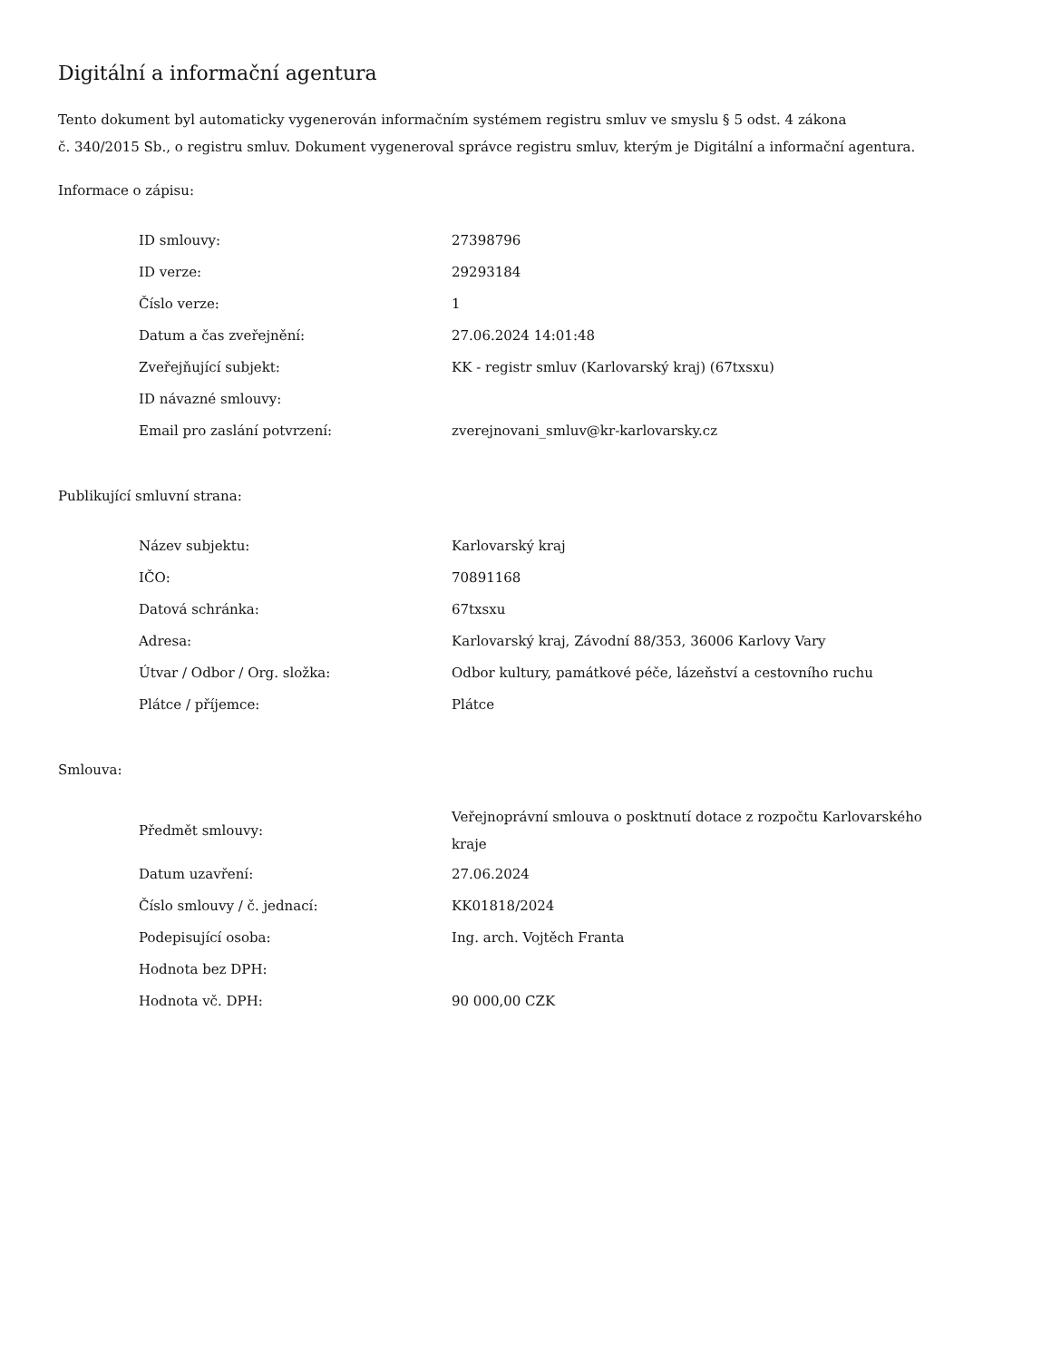Digitální a informační agentura
Tento dokument byl automaticky vygenerován informačním systémem registru smluv ve smyslu § 5 odst. 4 zákona
č. 340/2015 Sb., o registru smluv. Dokument vygeneroval správce registru smluv, kterým je Digitální a informační agentura.
Informace o zápisu:
| ID smlouvy: | 27398796 |
| ID verze: | 29293184 |
| Číslo verze: | 1 |
| Datum a čas zveřejnění: | 27.06.2024 14:01:48 |
| Zveřejňující subjekt: | KK - registr smluv (Karlovarský kraj) (67txsxu) |
| ID návazné smlouvy: | |
| Email pro zaslání potvrzení: | zverejnovani_smluv@kr-karlovarsky.cz |
Publikující smluvní strana:
| Název subjektu: | Karlovarský kraj |
| IČO: | 70891168 |
| Datová schránka: | 67txsxu |
| Adresa: | Karlovarský kraj, Závodní 88/353, 36006 Karlovy Vary |
| Útvar / Odbor / Org. složka: | Odbor kultury, památkové péče, lázeňství a cestovního ruchu |
| Plátce / příjemce: | Plátce |
Smlouva:
| Předmět smlouvy: | Veřejnoprávní smlouva o posktnutí dotace z rozpočtu Karlovarského kraje |
| Datum uzavření: | 27.06.2024 |
| Číslo smlouvy / č. jednací: | KK01818/2024 |
| Podepisující osoba: | Ing. arch. Vojtěch Franta |
| Hodnota bez DPH: | |
| Hodnota vč. DPH: | 90 000,00 CZK |